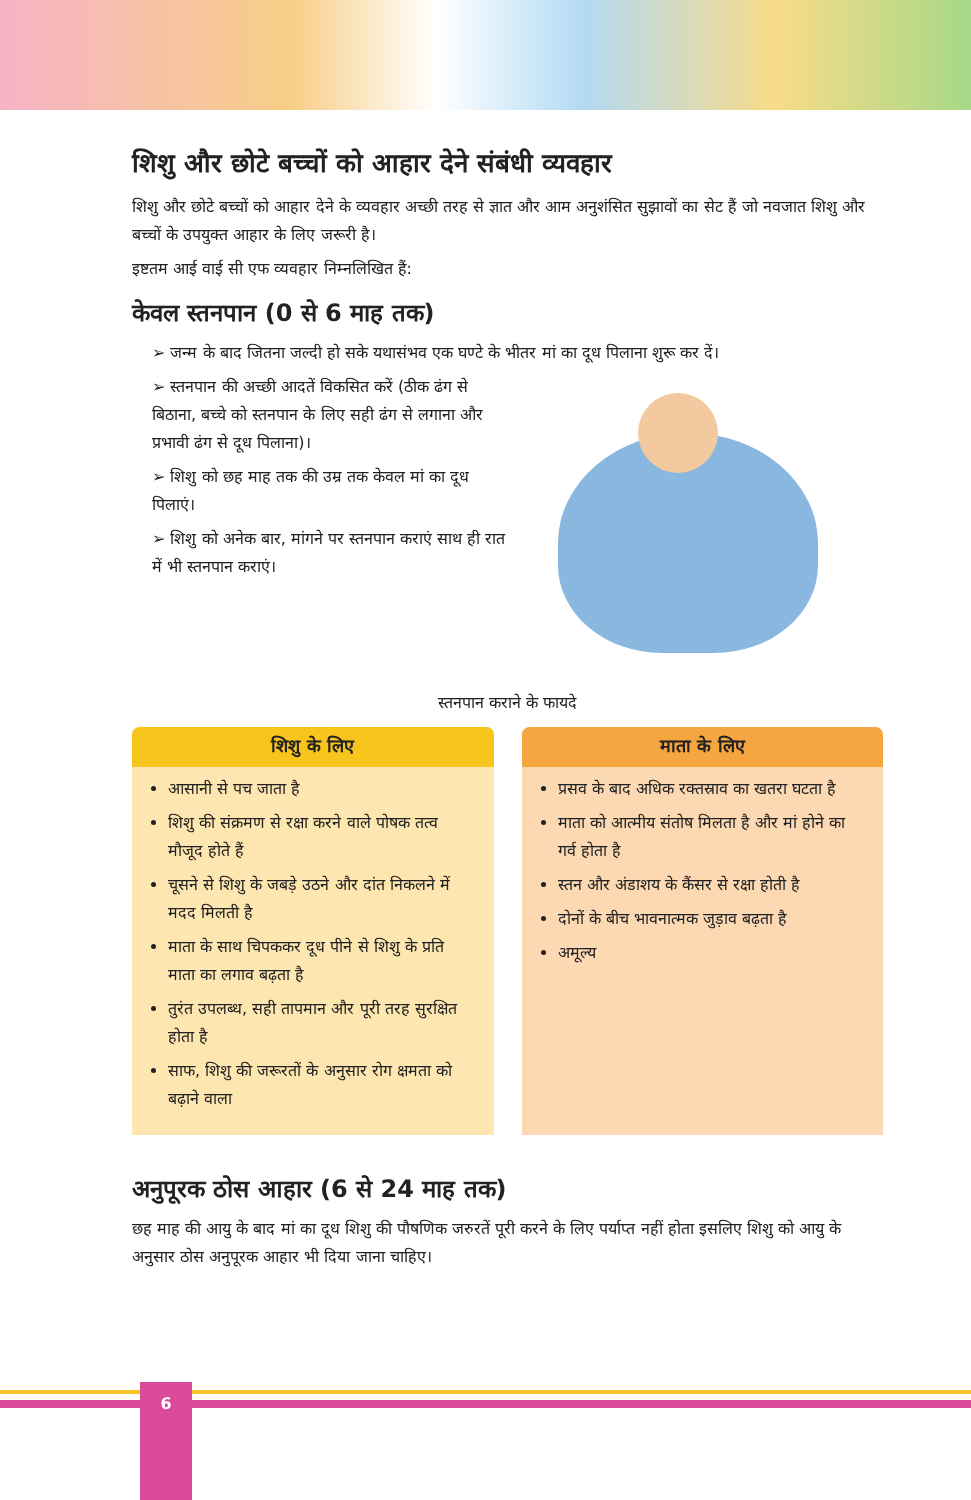शिशु और छोटे बच्चों को आहार देने संबंधी व्यवहार
शिशु और छोटे बच्चों को आहार देने के व्यवहार अच्छी तरह से ज्ञात और आम अनुशंसित सुझावों का सेट हैं जो नवजात शिशु और बच्चों के उपयुक्त आहार के लिए जरूरी है।
इष्टतम आई वाई सी एफ व्यवहार निम्नलिखित हैं:
केवल स्तनपान (0 से 6 माह तक)
➢ जन्म के बाद जितना जल्दी हो सके यथासंभव एक घण्टे के भीतर मां का दूध पिलाना शुरू कर दें।
➢ स्तनपान की अच्छी आदतें विकसित करें (ठीक ढंग से बिठाना, बच्चे को स्तनपान के लिए सही ढंग से लगाना और प्रभावी ढंग से दूध पिलाना)।
➢ शिशु को छह माह तक की उम्र तक केवल मां का दूध पिलाएं।
➢ शिशु को अनेक बार, मांगने पर स्तनपान कराएं साथ ही रात में भी स्तनपान कराएं।
स्तनपान कराने के फायदे
शिशु के लिए
आसानी से पच जाता है
शिशु की संक्रमण से रक्षा करने वाले पोषक तत्व मौजूद होते हैं
चूसने से शिशु के जबड़े उठने और दांत निकलने में मदद मिलती है
माता के साथ चिपककर दूध पीने से शिशु के प्रति माता का लगाव बढ़ता है
तुरंत उपलब्ध, सही तापमान और पूरी तरह सुरक्षित होता है
साफ, शिशु की जरूरतों के अनुसार रोग क्षमता को बढ़ाने वाला
माता के लिए
प्रसव के बाद अधिक रक्तस्राव का खतरा घटता है
माता को आत्मीय संतोष मिलता है और मां होने का गर्व होता है
स्तन और अंडाशय के कैंसर से रक्षा होती है
दोनों के बीच भावनात्मक जुड़ाव बढ़ता है
अमूल्य
अनुपूरक ठोस आहार (6 से 24 माह तक)
छह माह की आयु के बाद मां का दूध शिशु की पौषणिक जरुरतें पूरी करने के लिए पर्याप्त नहीं होता इसलिए शिशु को आयु के अनुसार ठोस अनुपूरक आहार भी दिया जाना चाहिए।
6